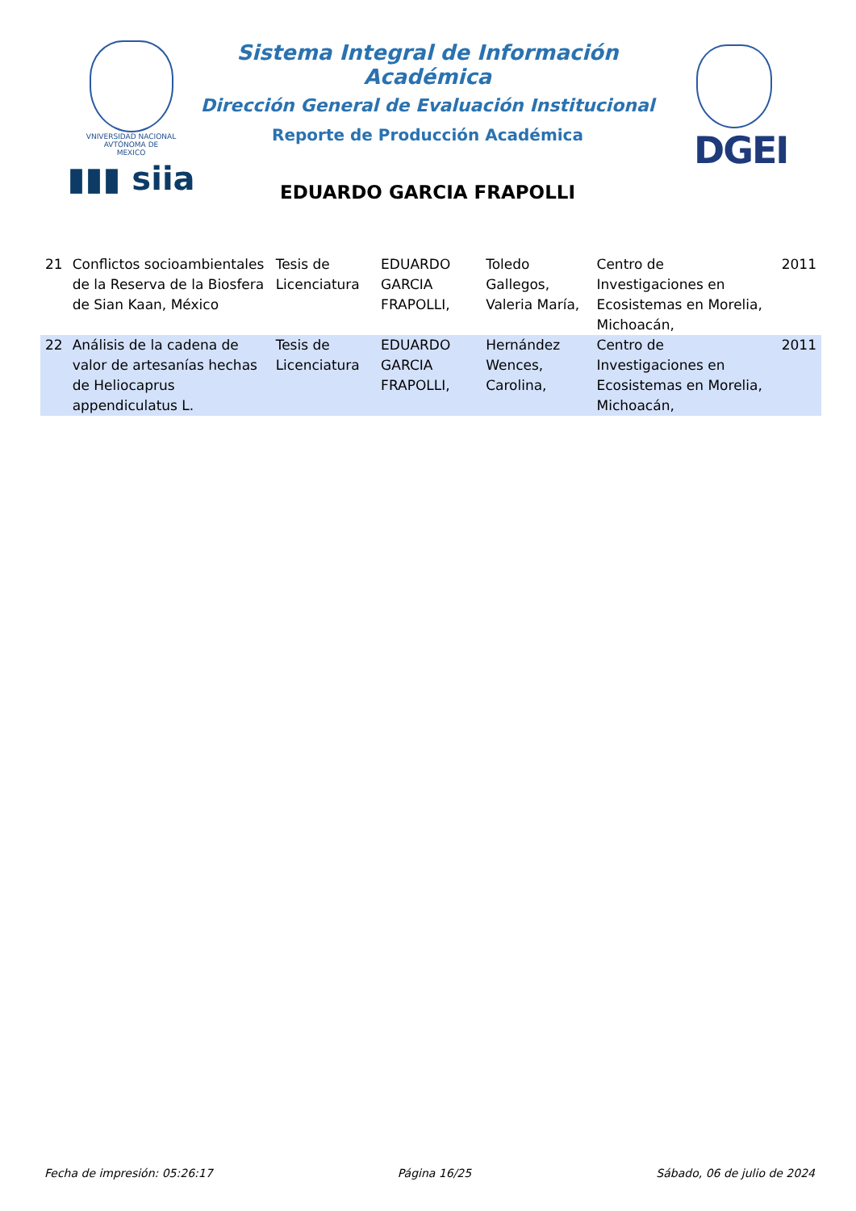VNIVERSIDAD NACIONAL
AVTÓNOMA DE
MEXICO
▮▮▮ siia
Sistema Integral de Información Académica
Dirección General de Evaluación Institucional
Reporte de Producción Académica
DGEI
EDUARDO GARCIA FRAPOLLI
| 21 | Conflictos socioambientales de la Reserva de la Biosfera de Sian Kaan, México | Tesis de Licenciatura | EDUARDO GARCIA FRAPOLLI, | Toledo Gallegos, Valeria María, | Centro de Investigaciones en Ecosistemas en Morelia, Michoacán, | 2011 |
| 22 | Análisis de la cadena de valor de artesanías hechas de Heliocaprus appendiculatus L. | Tesis de Licenciatura | EDUARDO GARCIA FRAPOLLI, | Hernández Wences, Carolina, | Centro de Investigaciones en Ecosistemas en Morelia, Michoacán, | 2011 |
Fecha de impresión: 05:26:17 Página 16/25 Sábado, 06 de julio de 2024